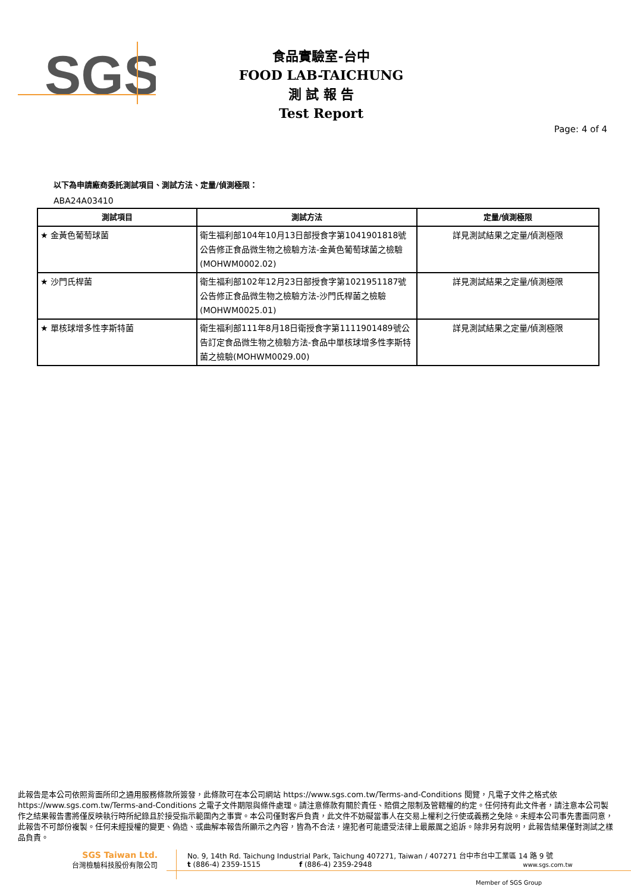SGS
食品實驗室-台中
FOOD LAB-TAICHUNG
測 試 報 告
Test Report
Page: 4 of 4
以下為申請廠商委託測試項目、測試方法、定量/偵測極限：
ABA24A03410
| 測試項目 | 測試方法 | 定量/偵測極限 |
| --- | --- | --- |
| ★ 金黃色葡萄球菌 | 衛生福利部104年10月13日部授食字第1041901818號公告修正食品微生物之檢驗方法-金黃色葡萄球菌之檢驗(MOHWM0002.02) | 詳見測試結果之定量/偵測極限 |
| ★ 沙門氏桿菌 | 衛生福利部102年12月23日部授食字第1021951187號公告修正食品微生物之檢驗方法-沙門氏桿菌之檢驗(MOHWM0025.01) | 詳見測試結果之定量/偵測極限 |
| ★ 單核球增多性李斯特菌 | 衛生福利部111年8月18日衛授食字第1111901489號公告訂定食品微生物之檢驗方法-食品中單核球增多性李斯特菌之檢驗(MOHWM0029.00) | 詳見測試結果之定量/偵測極限 |
此報告是本公司依照背面所印之通用服務條款所簽發，此條款可在本公司網站 https://www.sgs.com.tw/Terms-and-Conditions 閱覽，凡電子文件之格式依 https://www.sgs.com.tw/Terms-and-Conditions 之電子文件期限與條件處理。請注意條款有關於責任、賠償之限制及管轄權的約定。任何持有此文件者，請注意本公司製作之結果報告書將僅反映執行時所紀錄且於接受指示範圍內之事實。本公司僅對客戶負責，此文件不妨礙當事人在交易上權利之行使或義務之免除。未經本公司事先書面同意，此報告不可部份複製。任何未經授權的變更、偽造、或曲解本報告所顯示之內容，皆為不合法，違犯者可能遭受法律上最嚴厲之追訴。除非另有說明，此報告結果僅對測試之樣品負責。
SGS Taiwan Ltd.
台灣檢驗科技股份有限公司
No. 9, 14th Rd. Taichung Industrial Park, Taichung 407271, Taiwan / 407271 台中市台中工業區 14 路 9 號
t (886-4) 2359-1515 f (886-4) 2359-2948 www.sgs.com.tw
Member of SGS Group